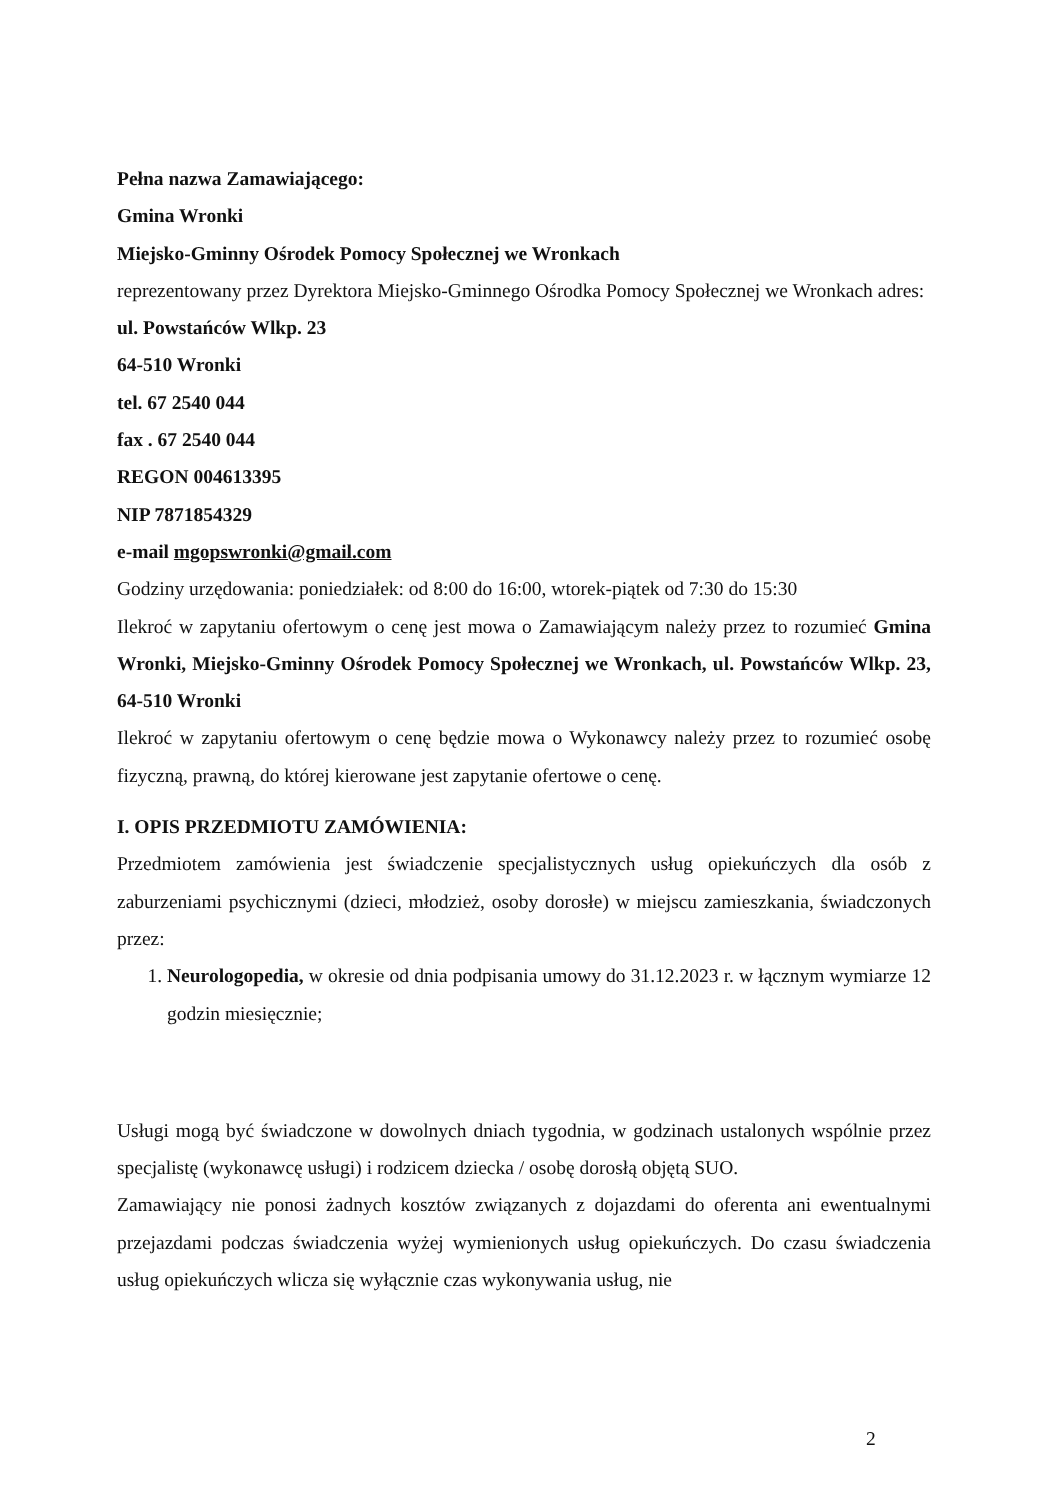Pełna nazwa Zamawiającego:
Gmina Wronki
Miejsko-Gminny Ośrodek Pomocy Społecznej we Wronkach
reprezentowany przez Dyrektora Miejsko-Gminnego Ośrodka Pomocy Społecznej we Wronkach adres:
ul. Powstańców Wlkp. 23
64-510 Wronki
tel. 67 2540 044
fax . 67 2540 044
REGON 004613395
NIP 7871854329
e-mail mgopswronki@gmail.com
Godziny urzędowania: poniedziałek: od 8:00 do 16:00, wtorek-piątek od 7:30 do 15:30
Ilekroć w zapytaniu ofertowym o cenę jest mowa o Zamawiającym należy przez to rozumieć Gmina Wronki, Miejsko-Gminny Ośrodek Pomocy Społecznej we Wronkach, ul. Powstańców Wlkp. 23, 64-510 Wronki
Ilekroć w zapytaniu ofertowym o cenę będzie mowa o Wykonawcy należy przez to rozumieć osobę fizyczną, prawną, do której kierowane jest zapytanie ofertowe o cenę.
I. OPIS PRZEDMIOTU ZAMÓWIENIA:
Przedmiotem zamówienia jest świadczenie specjalistycznych usług opiekuńczych dla osób z zaburzeniami psychicznymi (dzieci, młodzież, osoby dorosłe) w miejscu zamieszkania, świadczonych przez:
1. Neurologopedia, w okresie od dnia podpisania umowy do 31.12.2023 r. w łącznym wymiarze 12 godzin miesięcznie;
Usługi mogą być świadczone w dowolnych dniach tygodnia, w godzinach ustalonych wspólnie przez specjalistę (wykonawcę usługi) i rodzicem dziecka / osobę dorosłą objętą SUO.
Zamawiający nie ponosi żadnych kosztów związanych z dojazdami do oferenta ani ewentualnymi przejazdami podczas świadczenia wyżej wymienionych usług opiekuńczych. Do czasu świadczenia usług opiekuńczych wlicza się wyłącznie czas wykonywania usług, nie
2